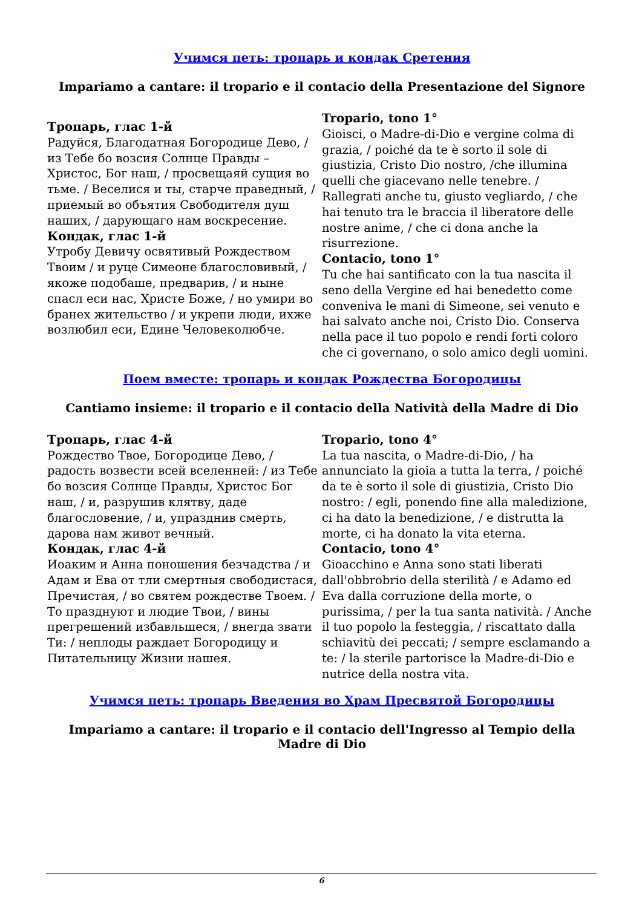Учимся петь: тропарь и кондак Сретения
Impariamo a cantare: il tropario e il contacio della Presentazione del Signore
| Тропарь, глас 1-й Радуйся, Благодатная Богородице Дево, / из Тебе бо возсия Солнце Правды – Христос, Бог наш, / просвещаяй сущия во тьме. / Веселися и ты, старче праведный, / приемый во объятия Свободителя душ наших, / дарующаго нам воскресение. Кондак, глас 1-й Утробу Девичу освятивый Рождеством Твоим / и руце Симеоне благословивый, / якоже подобаше, предварив, / и ныне спасл еси нас, Христе Боже, / но умири во бранех жительство / и укрепи люди, ихже возлюбил еси, Едине Человеколюбче. | Tropario, tono 1° Gioisci, o Madre-di-Dio e vergine colma di grazia, / poiché da te è sorto il sole di giustizia, Cristo Dio nostro, /che illumina quelli che giacevano nelle tenebre. / Rallegrati anche tu, giusto vegliardo, / che hai tenuto tra le braccia il liberatore delle nostre anime, / che ci dona anche la risurrezione. Contacio, tono 1° Tu che hai santificato con la tua nascita il seno della Vergine ed hai benedetto come conveniva le mani di Simeone, sei venuto e hai salvato anche noi, Cristo Dio. Conserva nella pace il tuo popolo e rendi forti coloro che ci governano, o solo amico degli uomini. |
Поем вместе: тропарь и кондак Рождества Богородицы
Cantiamo insieme: il tropario e il contacio della Natività della Madre di Dio
| Тропарь, глас 4-й Рождество Твое, Богородице Дево, / радость возвести всей вселенней: / из Тебе бо возсия Солнце Правды, Христос Бог наш, / и, разрушив клятву, даде благословение, / и, упразднив смерть, дарова нам живот вечный. Кондак, глас 4-й Иоаким и Анна поношения безчадства / и Адам и Ева от тли смертныя свободистася, Пречистая, / во святем рождестве Твоем. / То празднуют и людие Твои, / вины прегрешений избавльшеся, / внегда звати Ти: / неплоды раждает Богородицу и Питательницу Жизни нашея. | Tropario, tono 4° La tua nascita, o Madre-di-Dio, / ha annunciato la gioia a tutta la terra, / poiché da te è sorto il sole di giustizia, Cristo Dio nostro: / egli, ponendo fine alla maledizione, ci ha dato la benedizione, / e distrutta la morte, ci ha donato la vita eterna. Contacio, tono 4° Gioacchino e Anna sono stati liberati dall'obbrobrio della sterilità / e Adamo ed Eva dalla corruzione della morte, o purissima, / per la tua santa natività. / Anche il tuo popolo la festeggia, / riscattato dalla schiavitù dei peccati; / sempre esclamando a te: / la sterile partorisce la Madre-di-Dio e nutrice della nostra vita. |
Учимся петь: тропарь Введения во Храм Пресвятой Богородицы
Impariamo a cantare: il tropario e il contacio dell'Ingresso al Tempio della Madre di Dio
6